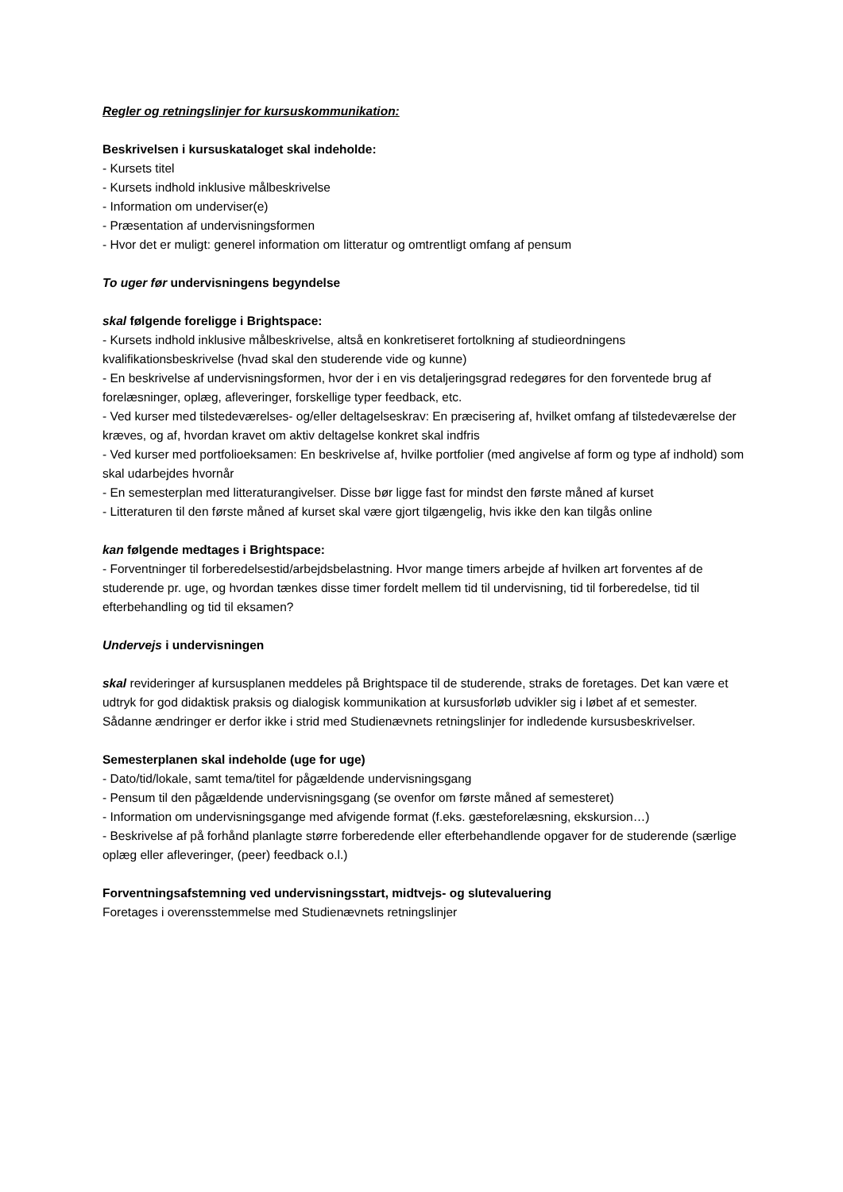Regler og retningslinjer for kursuskommunikation:
Beskrivelsen i kursuskataloget skal indeholde:
- Kursets titel
- Kursets indhold inklusive målbeskrivelse
- Information om underviser(e)
- Præsentation af undervisningsformen
- Hvor det er muligt: generel information om litteratur og omtrentligt omfang af pensum
To uger før undervisningens begyndelse
skal følgende foreligge i Brightspace:
- Kursets indhold inklusive målbeskrivelse, altså en konkretiseret fortolkning af studieordningens kvalifikationsbeskrivelse (hvad skal den studerende vide og kunne)
- En beskrivelse af undervisningsformen, hvor der i en vis detaljeringsgrad redegøres for den forventede brug af forelæsninger, oplæg, afleveringer, forskellige typer feedback, etc.
- Ved kurser med tilstedeværelses- og/eller deltagelseskrav: En præcisering af, hvilket omfang af tilstedeværelse der kræves, og af, hvordan kravet om aktiv deltagelse konkret skal indfris
- Ved kurser med portfolioeksamen: En beskrivelse af, hvilke portfolier (med angivelse af form og type af indhold) som skal udarbejdes hvornår
- En semesterplan med litteraturangivelser. Disse bør ligge fast for mindst den første måned af kurset
- Litteraturen til den første måned af kurset skal være gjort tilgængelig, hvis ikke den kan tilgås online
kan følgende medtages i Brightspace:
- Forventninger til forberedelsestid/arbejdsbelastning. Hvor mange timers arbejde af hvilken art forventes af de studerende pr. uge, og hvordan tænkes disse timer fordelt mellem tid til undervisning, tid til forberedelse, tid til efterbehandling og tid til eksamen?
Undervejs i undervisningen
skal revideringer af kursusplanen meddeles på Brightspace til de studerende, straks de foretages. Det kan være et udtryk for god didaktisk praksis og dialogisk kommunikation at kursusforløb udvikler sig i løbet af et semester. Sådanne ændringer er derfor ikke i strid med Studienævnets retningslinjer for indledende kursusbeskrivelser.
Semesterplanen skal indeholde (uge for uge)
- Dato/tid/lokale, samt tema/titel for pågældende undervisningsgang
- Pensum til den pågældende undervisningsgang (se ovenfor om første måned af semesteret)
- Information om undervisningsgange med afvigende format (f.eks. gæsteforelæsning, ekskursion…)
- Beskrivelse af på forhånd planlagte større forberedende eller efterbehandlende opgaver for de studerende (særlige oplæg eller afleveringer, (peer) feedback o.l.)
Forventningsafstemning ved undervisningsstart, midtvejs- og slutevaluering
Foretages i overensstemmelse med Studienævnets retningslinjer